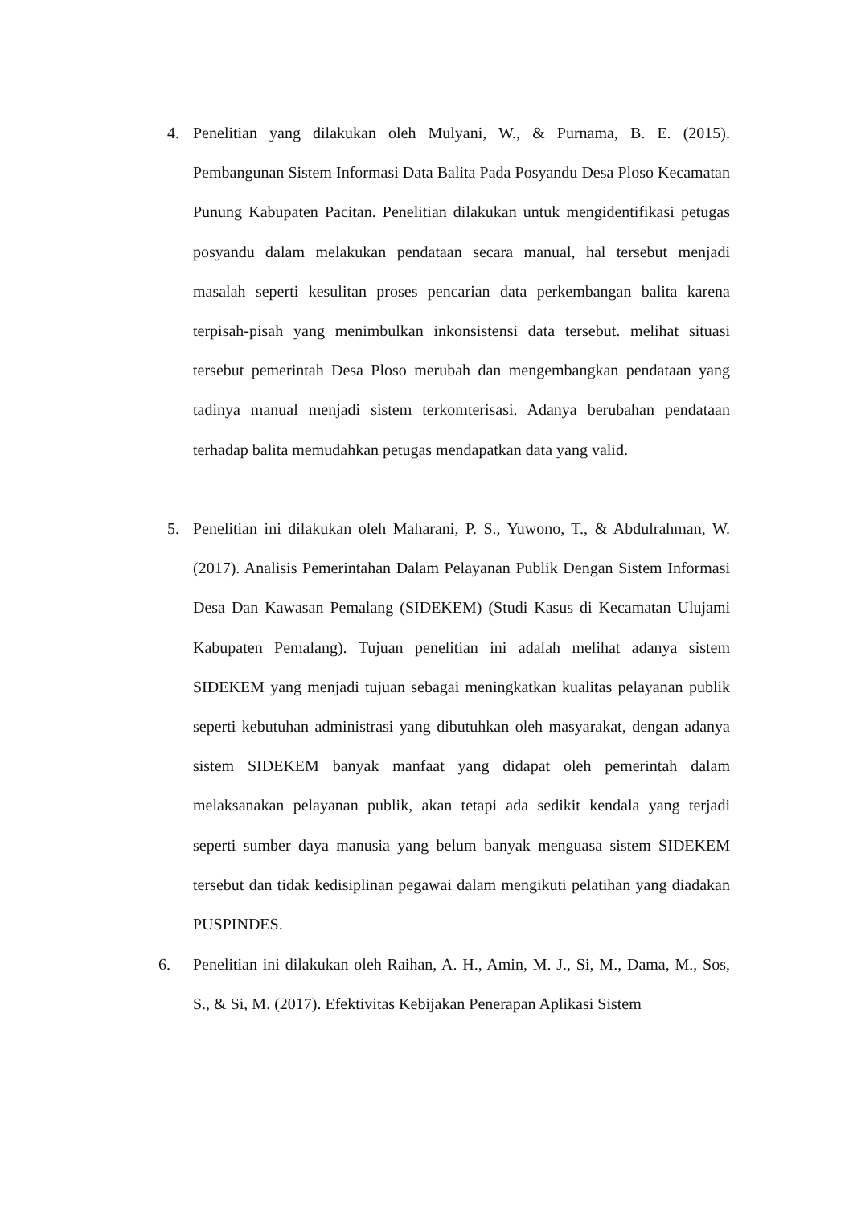4. Penelitian yang dilakukan oleh Mulyani, W., & Purnama, B. E. (2015). Pembangunan Sistem Informasi Data Balita Pada Posyandu Desa Ploso Kecamatan Punung Kabupaten Pacitan. Penelitian dilakukan untuk mengidentifikasi petugas posyandu dalam melakukan pendataan secara manual, hal tersebut menjadi masalah seperti kesulitan proses pencarian data perkembangan balita karena terpisah-pisah yang menimbulkan inkonsistensi data tersebut. melihat situasi tersebut pemerintah Desa Ploso merubah dan mengembangkan pendataan yang tadinya manual menjadi sistem terkomterisasi. Adanya berubahan pendataan terhadap balita memudahkan petugas mendapatkan data yang valid.
5. Penelitian ini dilakukan oleh Maharani, P. S., Yuwono, T., & Abdulrahman, W. (2017). Analisis Pemerintahan Dalam Pelayanan Publik Dengan Sistem Informasi Desa Dan Kawasan Pemalang (SIDEKEM) (Studi Kasus di Kecamatan Ulujami Kabupaten Pemalang). Tujuan penelitian ini adalah melihat adanya sistem SIDEKEM yang menjadi tujuan sebagai meningkatkan kualitas pelayanan publik seperti kebutuhan administrasi yang dibutuhkan oleh masyarakat, dengan adanya sistem SIDEKEM banyak manfaat yang didapat oleh pemerintah dalam melaksanakan pelayanan publik, akan tetapi ada sedikit kendala yang terjadi seperti sumber daya manusia yang belum banyak menguasa sistem SIDEKEM tersebut dan tidak kedisiplinan pegawai dalam mengikuti pelatihan yang diadakan PUSPINDES.
6. Penelitian ini dilakukan oleh Raihan, A. H., Amin, M. J., Si, M., Dama, M., Sos, S., & Si, M. (2017). Efektivitas Kebijakan Penerapan Aplikasi Sistem